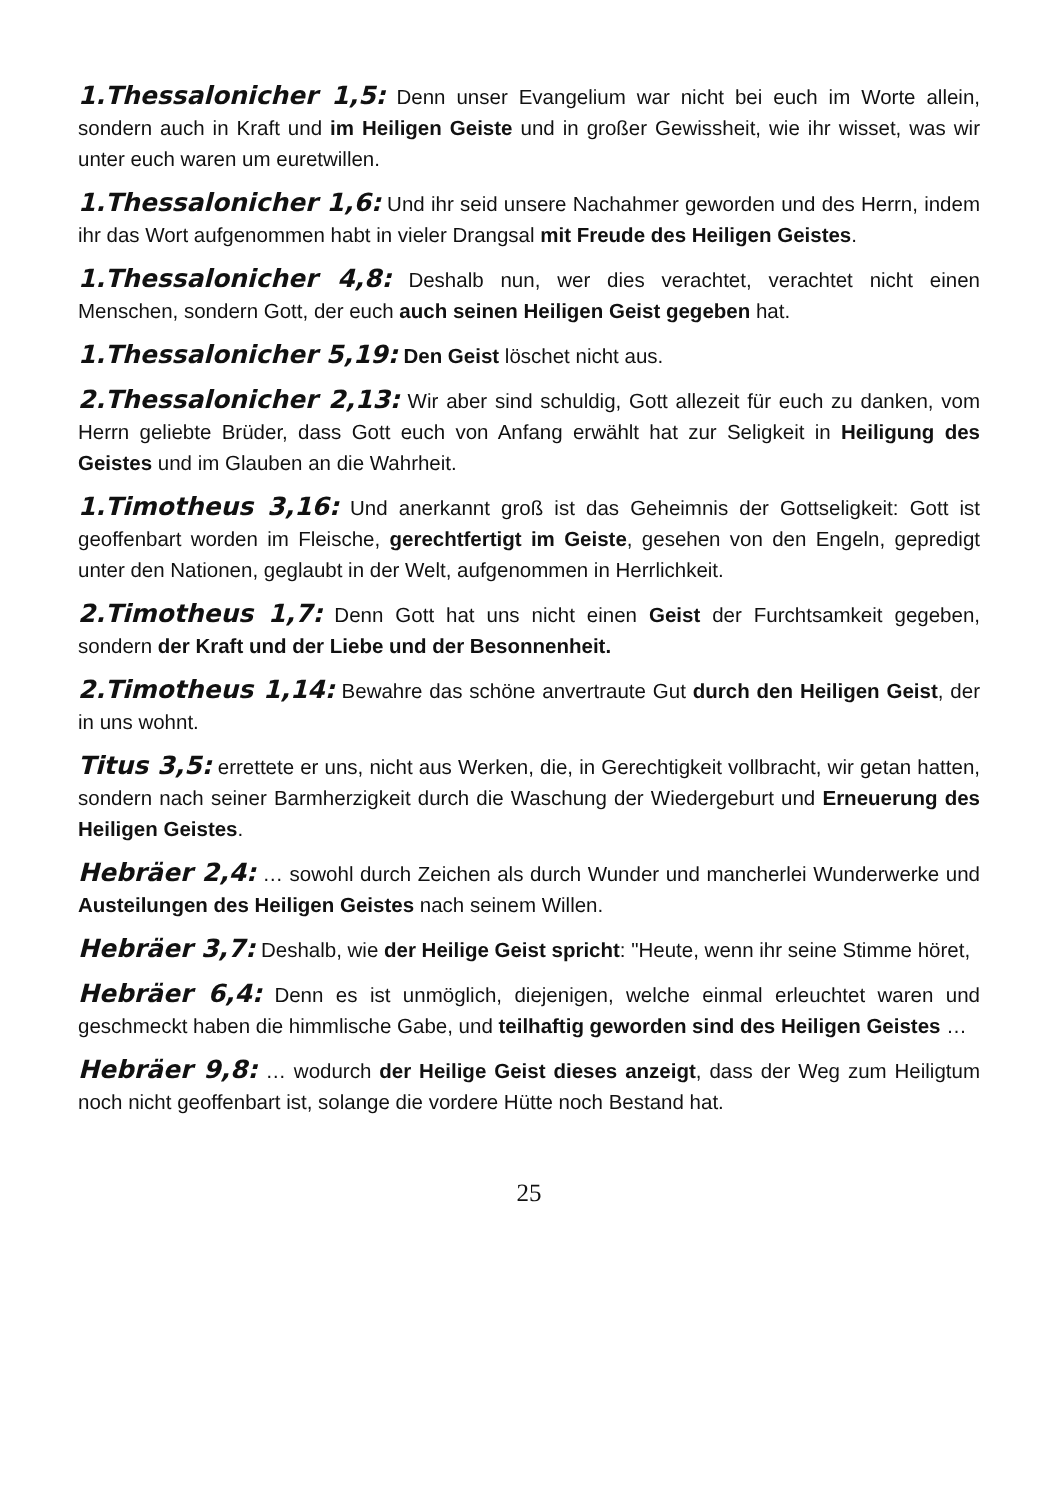1.Thessalonicher 1,5: Denn unser Evangelium war nicht bei euch im Worte allein, sondern auch in Kraft und im Heiligen Geiste und in großer Gewissheit, wie ihr wisset, was wir unter euch waren um euretwillen.
1.Thessalonicher 1,6: Und ihr seid unsere Nachahmer geworden und des Herrn, indem ihr das Wort aufgenommen habt in vieler Drangsal mit Freude des Heiligen Geistes.
1.Thessalonicher 4,8: Deshalb nun, wer dies verachtet, verachtet nicht einen Menschen, sondern Gott, der euch auch seinen Heiligen Geist gegeben hat.
1.Thessalonicher 5,19: Den Geist löschet nicht aus.
2.Thessalonicher 2,13: Wir aber sind schuldig, Gott allezeit für euch zu danken, vom Herrn geliebte Brüder, dass Gott euch von Anfang erwählt hat zur Seligkeit in Heiligung des Geistes und im Glauben an die Wahrheit.
1.Timotheus 3,16: Und anerkannt groß ist das Geheimnis der Gottseligkeit: Gott ist geoffenbart worden im Fleische, gerechtfertigt im Geiste, gesehen von den Engeln, gepredigt unter den Nationen, geglaubt in der Welt, aufgenommen in Herrlichkeit.
2.Timotheus 1,7: Denn Gott hat uns nicht einen Geist der Furchtsamkeit gegeben, sondern der Kraft und der Liebe und der Besonnenheit.
2.Timotheus 1,14: Bewahre das schöne anvertraute Gut durch den Heiligen Geist, der in uns wohnt.
Titus 3,5: errettete er uns, nicht aus Werken, die, in Gerechtigkeit vollbracht, wir getan hatten, sondern nach seiner Barmherzigkeit durch die Waschung der Wiedergeburt und Erneuerung des Heiligen Geistes.
Hebräer 2,4: … sowohl durch Zeichen als durch Wunder und mancherlei Wunderwerke und Austeilungen des Heiligen Geistes nach seinem Willen.
Hebräer 3,7: Deshalb, wie der Heilige Geist spricht: "Heute, wenn ihr seine Stimme höret,
Hebräer 6,4: Denn es ist unmöglich, diejenigen, welche einmal erleuchtet waren und geschmeckt haben die himmlische Gabe, und teilhaftig geworden sind des Heiligen Geistes …
Hebräer 9,8: … wodurch der Heilige Geist dieses anzeigt, dass der Weg zum Heiligtum noch nicht geoffenbart ist, solange die vordere Hütte noch Bestand hat.
25